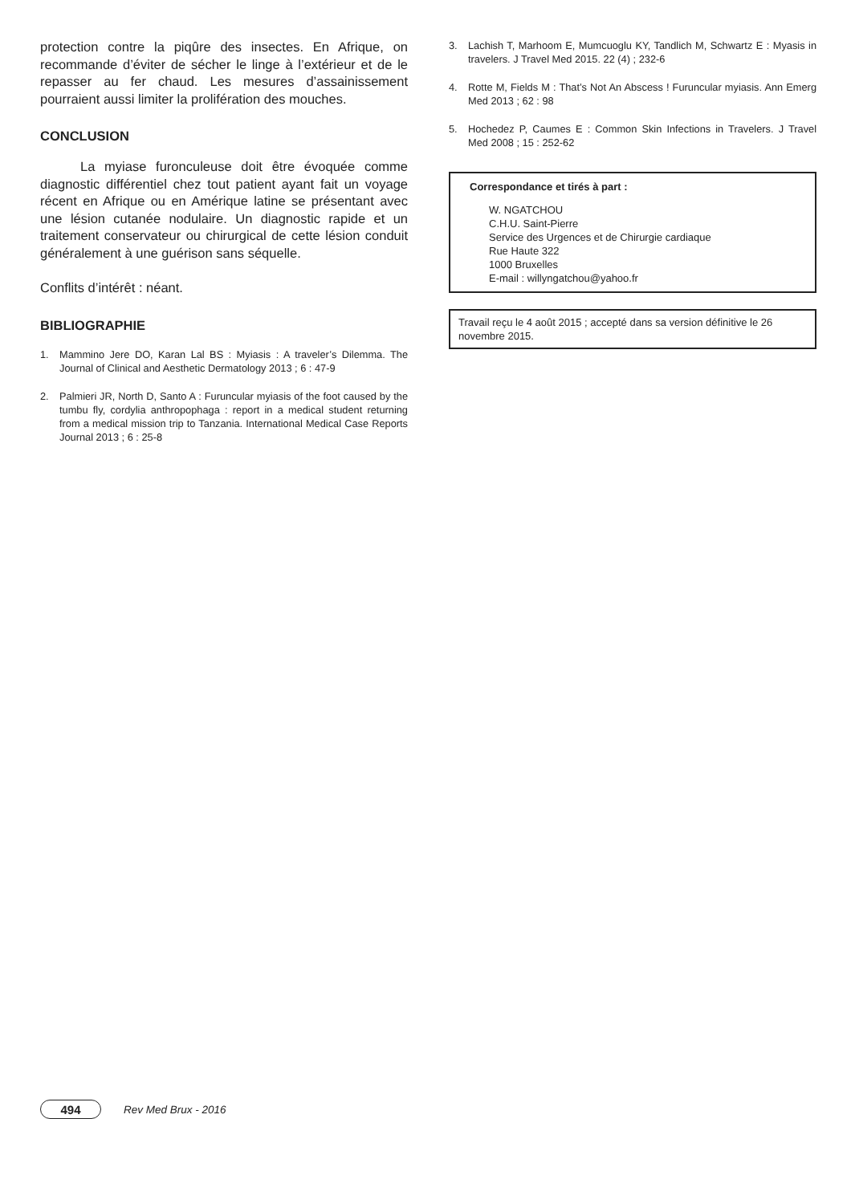protection contre la piqûre des insectes. En Afrique, on recommande d’éviter de sécher le linge à l’extérieur et de le repasser au fer chaud. Les mesures d’assainissement pourraient aussi limiter la prolifération des mouches.
CONCLUSION
La myiase furonculeuse doit être évoquée comme diagnostic différentiel chez tout patient ayant fait un voyage récent en Afrique ou en Amérique latine se présentant avec une lésion cutanée nodulaire. Un diagnostic rapide et un traitement conservateur ou chirurgical de cette lésion conduit généralement à une guérison sans séquelle.
Conflits d’intérêt : néant.
BIBLIOGRAPHIE
1. Mammino Jere DO, Karan Lal BS : Myiasis : A traveler’s Dilemma. The Journal of Clinical and Aesthetic Dermatology 2013 ; 6 : 47-9
2. Palmieri JR, North D, Santo A : Furuncular myiasis of the foot caused by the tumbu fly, cordylia anthropophaga : report in a medical student returning from a medical mission trip to Tanzania. International Medical Case Reports Journal 2013 ; 6 : 25-8
3. Lachish T, Marhoom E, Mumcuoglu KY, Tandlich M, Schwartz E : Myasis in travelers. J Travel Med 2015. 22 (4) ; 232-6
4. Rotte M, Fields M : That’s Not An Abscess ! Furuncular myiasis. Ann Emerg Med 2013 ; 62 : 98
5. Hochedez P, Caumes E : Common Skin Infections in Travelers. J Travel Med 2008 ; 15 : 252-62
Correspondance et tirés à part :
W. NGATCHOU
C.H.U. Saint-Pierre
Service des Urgences et de Chirurgie cardiaque
Rue Haute 322
1000 Bruxelles
E-mail : willyngatchou@yahoo.fr
Travail reçu le 4 août 2015 ; accepté dans sa version définitive le 26 novembre 2015.
494 Rev Med Brux - 2016